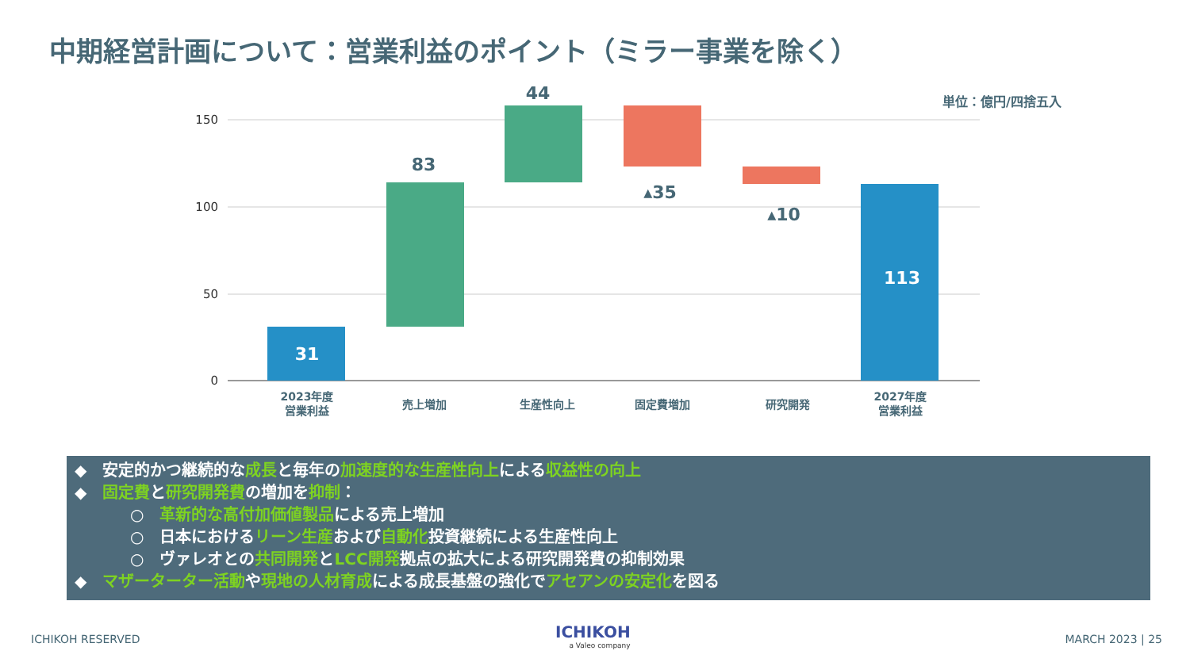中期経営計画について：営業利益のポイント（ミラー事業を除く）
単位：億円/四捨五入
150
100
50
0
31
83
44
▴35
▴10
113
2023年度
営業利益
売上増加
生産性向上
固定費増加
研究開発
2027年度
営業利益
◆　安定的かつ継続的な成長と毎年の加速度的な生産性向上による収益性の向上
◆　固定費と研究開発費の増加を抑制：
○　革新的な高付加価値製品による売上増加
○　日本におけるリーン生産および自動化投資継続による生産性向上
○　ヴァレオとの共同開発とLCC開発拠点の拡大による研究開発費の抑制効果
◆　マザーターター活動や現地の人材育成による成長基盤の強化でアセアンの安定化を図る
ICHIKOH RESERVED
ICHIKOH
a Valeo company
MARCH 2023 | 25